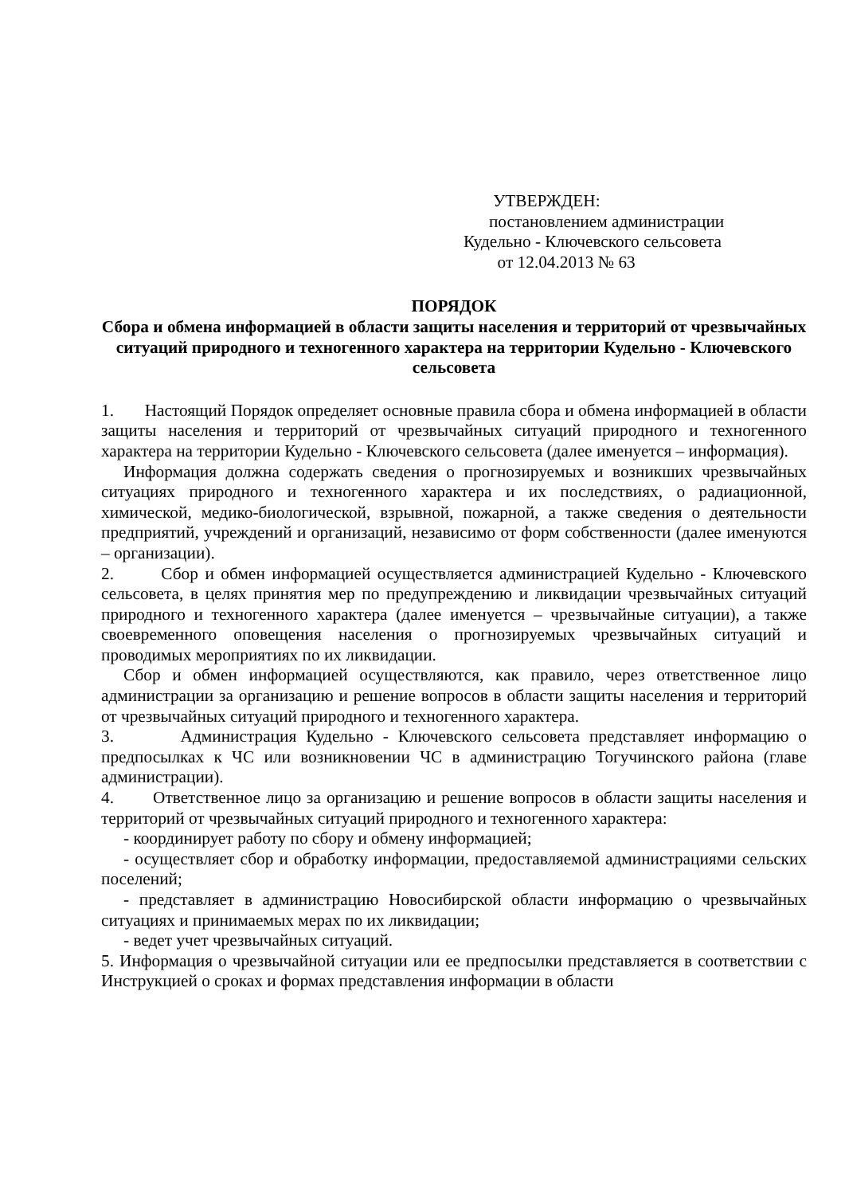УТВЕРЖДЕН:
постановлением администрации
Кудельно - Ключевского сельсовета
от 12.04.2013 № 63
ПОРЯДОК
Сбора и обмена информацией в области защиты населения и территорий от чрезвычайных ситуаций природного и техногенного характера на территории Кудельно - Ключевского сельсовета
1. Настоящий Порядок определяет основные правила сбора и обмена информацией в области защиты населения и территорий от чрезвычайных ситуаций природного и техногенного характера на территории Кудельно - Ключевского сельсовета (далее именуется – информация).
Информация должна содержать сведения о прогнозируемых и возникших чрезвычайных ситуациях природного и техногенного характера и их последствиях, о радиационной, химической, медико-биологической, взрывной, пожарной, а также сведения о деятельности предприятий, учреждений и организаций, независимо от форм собственности (далее именуются – организации).
2. Сбор и обмен информацией осуществляется администрацией Кудельно - Ключевского сельсовета, в целях принятия мер по предупреждению и ликвидации чрезвычайных ситуаций природного и техногенного характера (далее именуется – чрезвычайные ситуации), а также своевременного оповещения населения о прогнозируемых чрезвычайных ситуаций и проводимых мероприятиях по их ликвидации.
Сбор и обмен информацией осуществляются, как правило, через ответственное лицо администрации за организацию и решение вопросов в области защиты населения и территорий от чрезвычайных ситуаций природного и техногенного характера.
3. Администрация Кудельно - Ключевского сельсовета представляет информацию о предпосылках к ЧС или возникновении ЧС в администрацию Тогучинского района (главе администрации).
4. Ответственное лицо за организацию и решение вопросов в области защиты населения и территорий от чрезвычайных ситуаций природного и техногенного характера:
- координирует работу по сбору и обмену информацией;
- осуществляет сбор и обработку информации, предоставляемой администрациями сельских поселений;
- представляет в администрацию Новосибирской области информацию о чрезвычайных ситуациях и принимаемых мерах по их ликвидации;
- ведет учет чрезвычайных ситуаций.
5. Информация о чрезвычайной ситуации или ее предпосылки представляется в соответствии с Инструкцией о сроках и формах представления информации в области